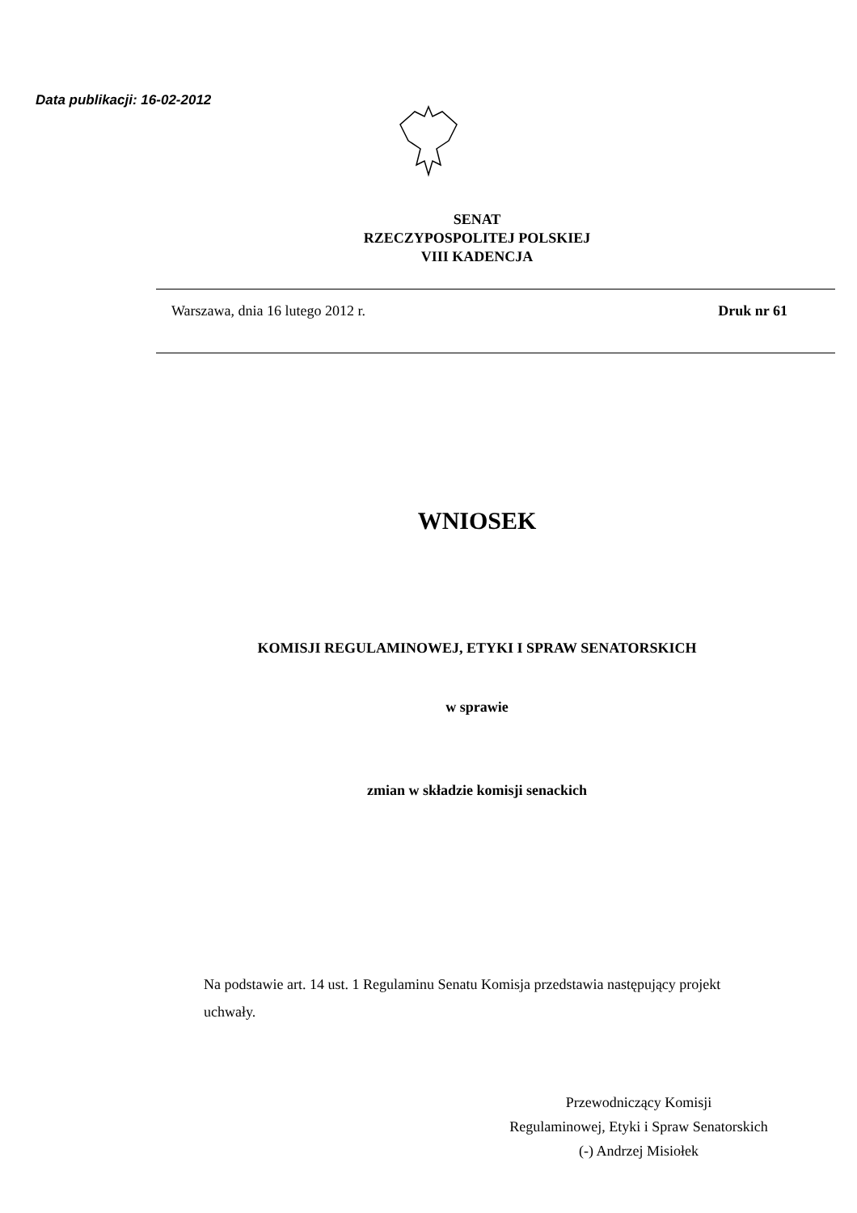Data publikacji: 16-02-2012
SENAT
RZECZYPOSPOLITEJ POLSKIEJ
VIII KADENCJA
Warszawa, dnia 16 lutego 2012 r. Druk nr 61
WNIOSEK
KOMISJI REGULAMINOWEJ, ETYKI I SPRAW SENATORSKICH
w sprawie
zmian w składzie komisji senackich
Na podstawie art. 14 ust. 1 Regulaminu Senatu Komisja przedstawia następujący projekt uchwały.
Przewodniczący Komisji
Regulaminowej, Etyki i Spraw Senatorskich
(-) Andrzej Misiołek